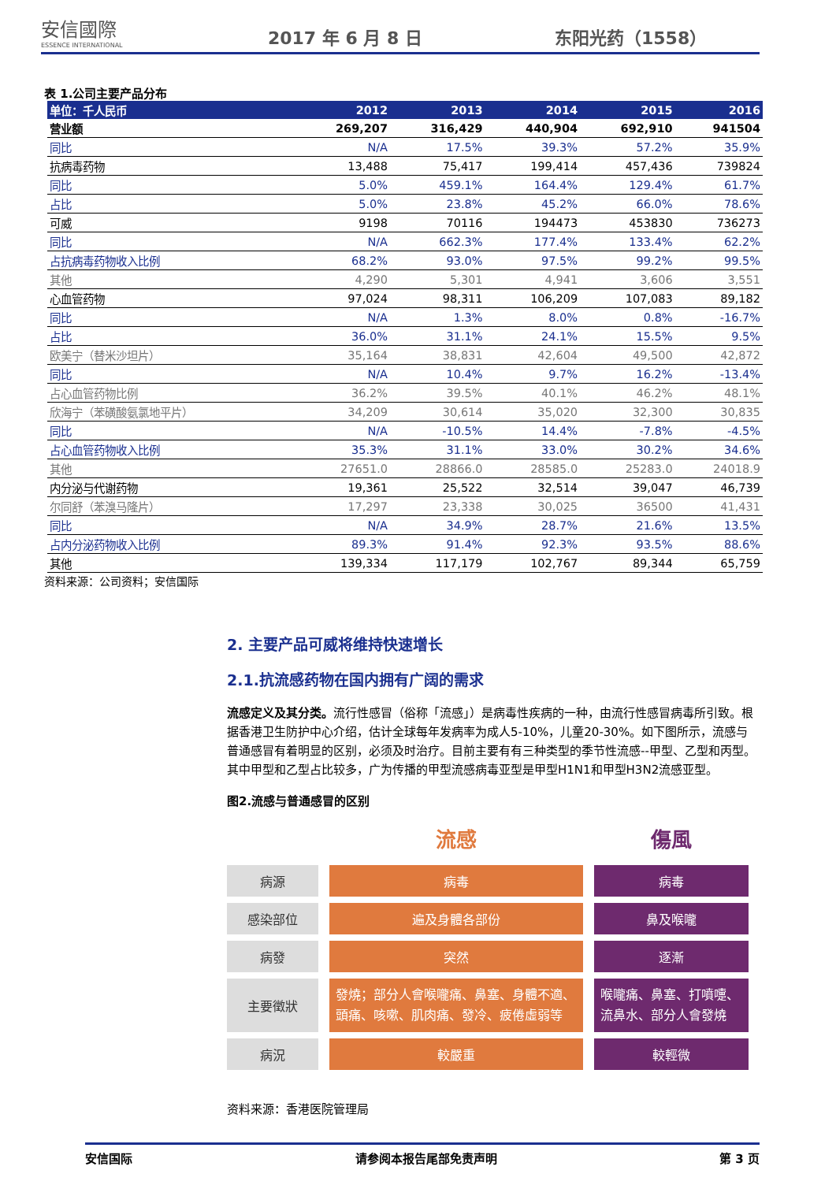安信國際
ESSENCE INTERNATIONAL
2017 年 6 月 8 日
东阳光药（1558）
表 1.公司主要产品分布
| 单位：千人民币 | 2012 | 2013 | 2014 | 2015 | 2016 |
| --- | --- | --- | --- | --- | --- |
| 营业额 | 269,207 | 316,429 | 440,904 | 692,910 | 941504 |
| 同比 | N/A | 17.5% | 39.3% | 57.2% | 35.9% |
| 抗病毒药物 | 13,488 | 75,417 | 199,414 | 457,436 | 739824 |
| 同比 | 5.0% | 459.1% | 164.4% | 129.4% | 61.7% |
| 占比 | 5.0% | 23.8% | 45.2% | 66.0% | 78.6% |
| 可威 | 9198 | 70116 | 194473 | 453830 | 736273 |
| 同比 | N/A | 662.3% | 177.4% | 133.4% | 62.2% |
| 占抗病毒药物收入比例 | 68.2% | 93.0% | 97.5% | 99.2% | 99.5% |
| 其他 | 4,290 | 5,301 | 4,941 | 3,606 | 3,551 |
| 心血管药物 | 97,024 | 98,311 | 106,209 | 107,083 | 89,182 |
| 同比 | N/A | 1.3% | 8.0% | 0.8% | -16.7% |
| 占比 | 36.0% | 31.1% | 24.1% | 15.5% | 9.5% |
| 欧美宁（替米沙坦片） | 35,164 | 38,831 | 42,604 | 49,500 | 42,872 |
| 同比 | N/A | 10.4% | 9.7% | 16.2% | -13.4% |
| 占心血管药物比例 | 36.2% | 39.5% | 40.1% | 46.2% | 48.1% |
| 欣海宁（苯磺酸氨氯地平片） | 34,209 | 30,614 | 35,020 | 32,300 | 30,835 |
| 同比 | N/A | -10.5% | 14.4% | -7.8% | -4.5% |
| 占心血管药物收入比例 | 35.3% | 31.1% | 33.0% | 30.2% | 34.6% |
| 其他 | 27651.0 | 28866.0 | 28585.0 | 25283.0 | 24018.9 |
| 内分泌与代谢药物 | 19,361 | 25,522 | 32,514 | 39,047 | 46,739 |
| 尔同舒（苯溴马隆片） | 17,297 | 23,338 | 30,025 | 36500 | 41,431 |
| 同比 | N/A | 34.9% | 28.7% | 21.6% | 13.5% |
| 占内分泌药物收入比例 | 89.3% | 91.4% | 92.3% | 93.5% | 88.6% |
| 其他 | 139,334 | 117,179 | 102,767 | 89,344 | 65,759 |
资料来源：公司资料；安信国际
2. 主要产品可威将维持快速增长
2.1.抗流感药物在国内拥有广阔的需求
流感定义及其分类。流行性感冒（俗称「流感」）是病毒性疾病的一种，由流行性感冒病毒所引致。根据香港卫生防护中心介绍，估计全球每年发病率为成人5-10%，儿童20-30%。如下图所示，流感与普通感冒有着明显的区别，必须及时治疗。目前主要有有三种类型的季节性流感--甲型、乙型和丙型。其中甲型和乙型占比较多，广为传播的甲型流感病毒亚型是甲型H1N1和甲型H3N2流感亚型。
图2.流感与普通感冒的区别
| | 流感 | 傷風 |
| 病源 | 病毒 | 病毒 |
| 感染部位 | 遍及身體各部份 | 鼻及喉嚨 |
| 病發 | 突然 | 逐漸 |
| 主要徵狀 | 發燒；部分人會喉嚨痛、鼻塞、身體不適、頭痛、咳嗽、肌肉痛、發冷、疲倦虛弱等 | 喉嚨痛、鼻塞、打噴嚏、流鼻水、部分人會發燒 |
| 病況 | 較嚴重 | 較輕微 |
资料来源：香港医院管理局
安信国际 请参阅本报告尾部免责声明 第 3 页